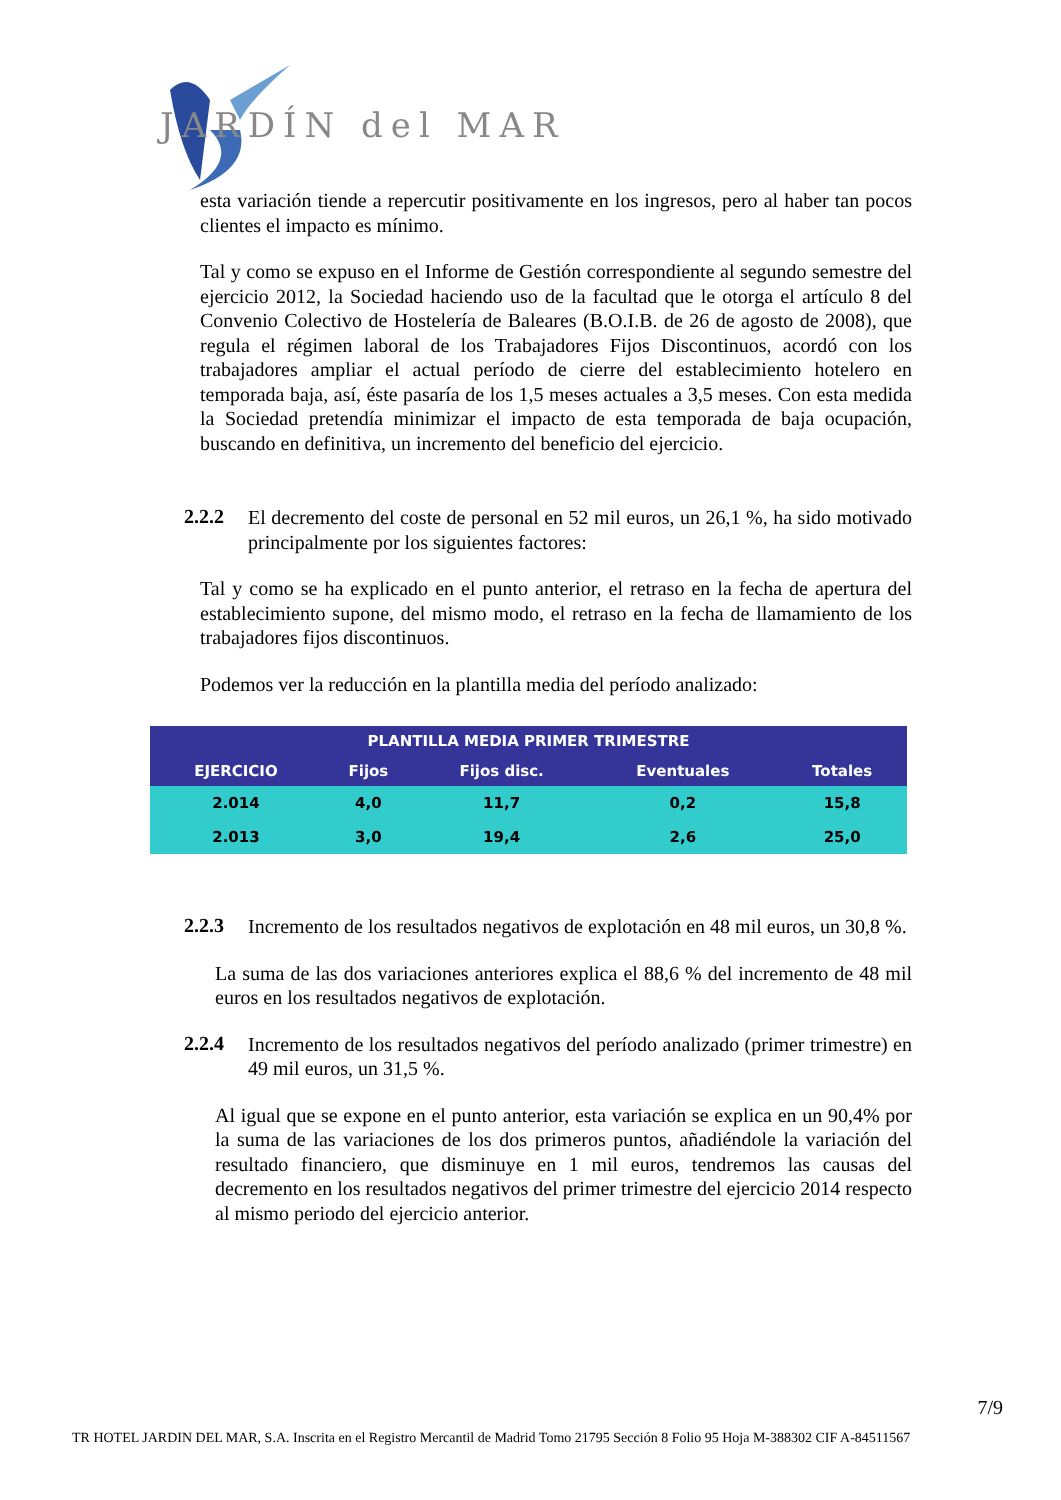JARDÍN del MAR
esta variación tiende a repercutir positivamente en los ingresos, pero al haber tan pocos clientes el impacto es mínimo.
Tal y como se expuso en el Informe de Gestión correspondiente al segundo semestre del ejercicio 2012, la Sociedad haciendo uso de la facultad que le otorga el artículo 8 del Convenio Colectivo de Hostelería de Baleares (B.O.I.B. de 26 de agosto de 2008), que regula el régimen laboral de los Trabajadores Fijos Discontinuos, acordó con los trabajadores ampliar el actual período de cierre del establecimiento hotelero en temporada baja, así, éste pasaría de los 1,5 meses actuales a 3,5 meses. Con esta medida la Sociedad pretendía minimizar el impacto de esta temporada de baja ocupación, buscando en definitiva, un incremento del beneficio del ejercicio.
2.2.2
El decremento del coste de personal en 52 mil euros, un 26,1 %, ha sido motivado principalmente por los siguientes factores:
Tal y como se ha explicado en el punto anterior, el retraso en la fecha de apertura del establecimiento supone, del mismo modo, el retraso en la fecha de llamamiento de los trabajadores fijos discontinuos.
Podemos ver la reducción en la plantilla media del período analizado:
| PLANTILLA MEDIA PRIMER TRIMESTRE | | | | |
| --- | --- | --- | --- | --- |
| EJERCICIO | Fijos | Fijos disc. | Eventuales | Totales |
| 2.014 | 4,0 | 11,7 | 0,2 | 15,8 |
| 2.013 | 3,0 | 19,4 | 2,6 | 25,0 |
2.2.3
Incremento de los resultados negativos de explotación en 48 mil euros, un 30,8 %.
La suma de las dos variaciones anteriores explica el 88,6 % del incremento de 48 mil euros en los resultados negativos de explotación.
2.2.4
Incremento de los resultados negativos del período analizado (primer trimestre) en 49 mil euros, un 31,5 %.
Al igual que se expone en el punto anterior, esta variación se explica en un 90,4% por la suma de las variaciones de los dos primeros puntos, añadiéndole la variación del resultado financiero, que disminuye en 1 mil euros, tendremos las causas del decremento en los resultados negativos del primer trimestre del ejercicio 2014 respecto al mismo periodo del ejercicio anterior.
7/9
TR HOTEL JARDIN DEL MAR, S.A. Inscrita en el Registro Mercantil de Madrid Tomo 21795 Sección 8 Folio 95 Hoja M-388302 CIF A-84511567